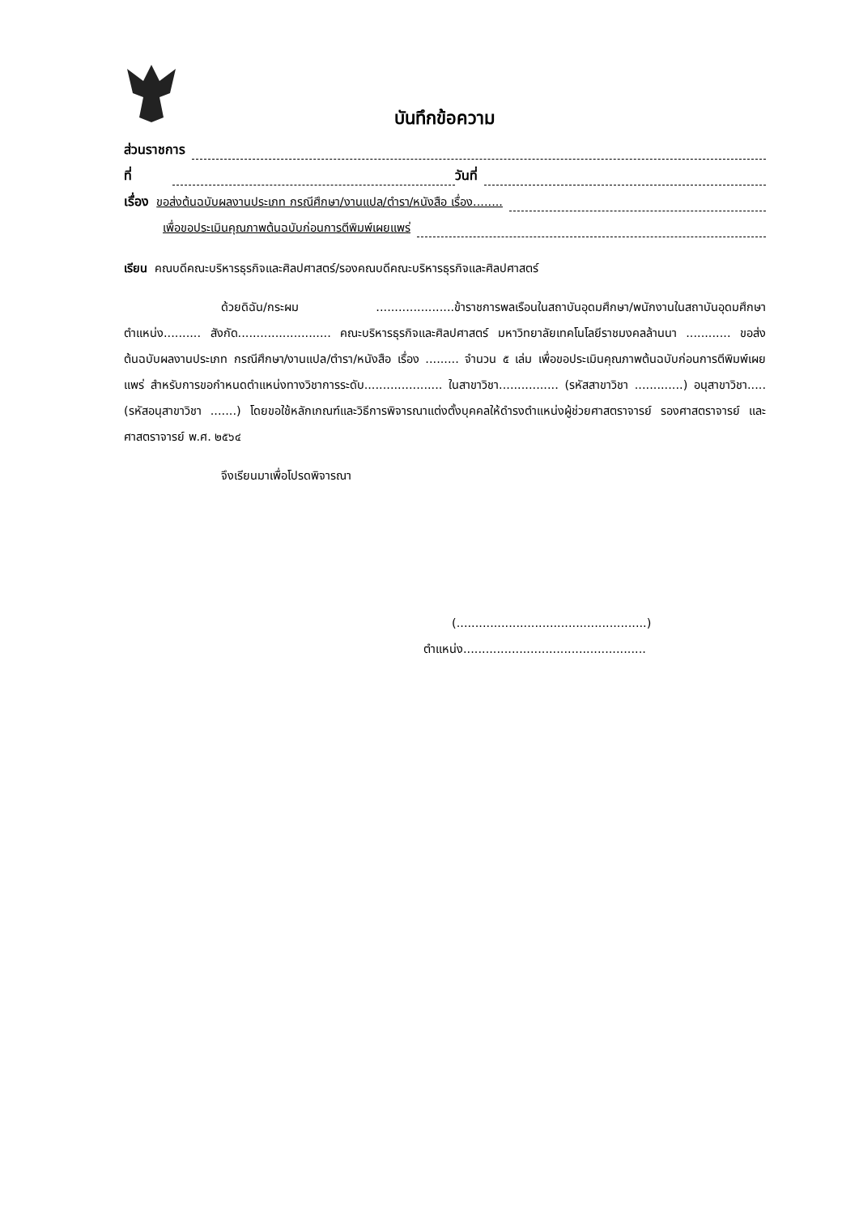บันทึกข้อความ
ส่วนราชการ
ที่ วันที่
เรื่อง ขอส่งต้นฉบับผลงานประเภท กรณีศึกษา/งานแปล/ตำรา/หนังสือ เรื่อง........
เพื่อขอประเมินคุณภาพต้นฉบับก่อนการตีพิมพ์เผยแพร่
เรียน คณบดีคณะบริหารธุรกิจและศิลปศาสตร์/รองคณบดีคณะบริหารธุรกิจและศิลปศาสตร์
ด้วยดิฉัน/กระผม .....................ข้าราชการพลเรือนในสถาบันอุดมศึกษา/พนักงานในสถาบันอุดมศึกษา ตำแหน่ง.......... สังกัด......................... คณะบริหารธุรกิจและศิลปศาสตร์ มหาวิทยาลัยเทคโนโลยีราชมงคลล้านนา ............ ขอส่งต้นฉบับผลงานประเภท กรณีศึกษา/งานแปล/ตำรา/หนังสือ เรื่อง ......... จำนวน ๕ เล่ม เพื่อขอประเมินคุณภาพต้นฉบับก่อนการตีพิมพ์เผยแพร่ สำหรับการขอกำหนดตำแหน่งทางวิชาการระดับ..................... ในสาขาวิชา................ (รหัสสาขาวิชา .............) อนุสาขาวิชา.....(รหัสอนุสาขาวิชา .......) โดยขอใช้หลักเกณฑ์และวิธีการพิจารณาแต่งตั้งบุคคลให้ดำรงตำแหน่งผู้ช่วยศาสตราจารย์ รองศาสตราจารย์ และศาสตราจารย์ พ.ศ. ๒๕๖๔
จึงเรียนมาเพื่อโปรดพิจารณา
(...................................................)
ตำแหน่ง.................................................